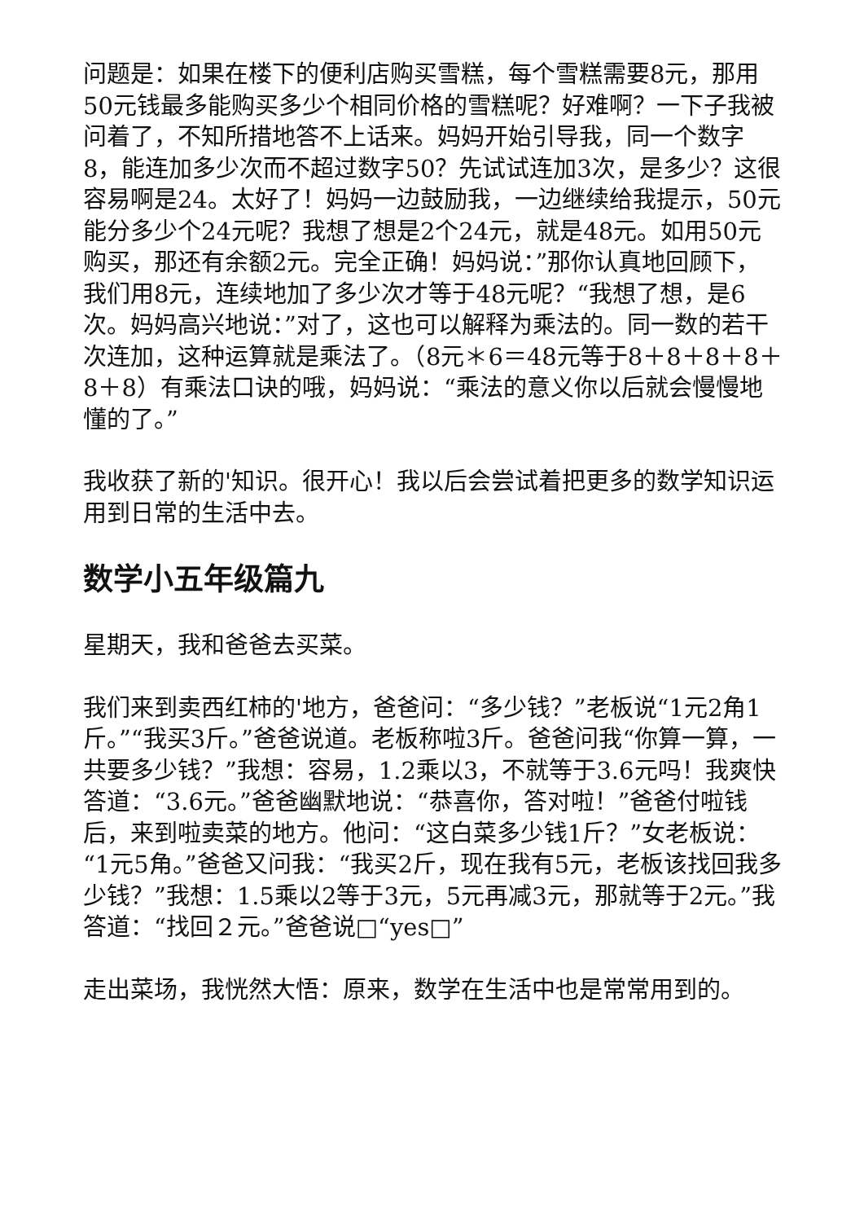问题是：如果在楼下的便利店购买雪糕，每个雪糕需要8元，那用50元钱最多能购买多少个相同价格的雪糕呢？好难啊？一下子我被问着了，不知所措地答不上话来。妈妈开始引导我，同一个数字8，能连加多少次而不超过数字50？先试试连加3次，是多少？这很容易啊是24。太好了！妈妈一边鼓励我，一边继续给我提示，50元能分多少个24元呢？我想了想是2个24元，就是48元。如用50元购买，那还有余额2元。完全正确！妈妈说：”那你认真地回顾下，我们用8元，连续地加了多少次才等于48元呢？“我想了想，是6次。妈妈高兴地说：”对了，这也可以解释为乘法的。同一数的若干次连加，这种运算就是乘法了。（8元＊6＝48元等于8＋8＋8＋8＋8＋8）有乘法口诀的哦，妈妈说：“乘法的意义你以后就会慢慢地懂的了。”
我收获了新的'知识。很开心！我以后会尝试着把更多的数学知识运用到日常的生活中去。
数学小五年级篇九
星期天，我和爸爸去买菜。
我们来到卖西红柿的'地方，爸爸问：“多少钱？”老板说“1元2角1斤。”“我买3斤。”爸爸说道。老板称啦3斤。爸爸问我“你算一算，一共要多少钱？”我想：容易，1.2乘以3，不就等于3.6元吗！我爽快答道：“3.6元。”爸爸幽默地说：“恭喜你，答对啦！”爸爸付啦钱后，来到啦卖菜的地方。他问：“这白菜多少钱1斤？”女老板说：“1元5角。”爸爸又问我：“我买2斤，现在我有5元，老板该找回我多少钱？”我想：1.5乘以2等于3元，5元再减3元，那就等于2元。”我答道：“找回２元。”爸爸说□“yes□”
走出菜场，我恍然大悟：原来，数学在生活中也是常常用到的。